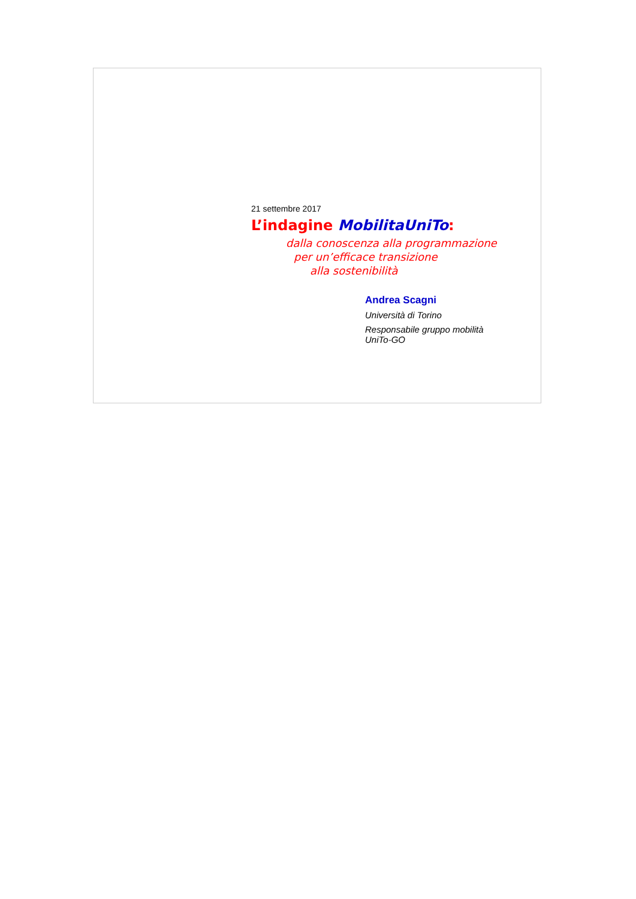21 settembre 2017
L’indagine MobilitaUniTo:
dalla conoscenza alla programmazione
per un’efficace transizione
alla sostenibilità
Andrea Scagni
Università di Torino
Responsabile gruppo mobilità
UniTo-GO